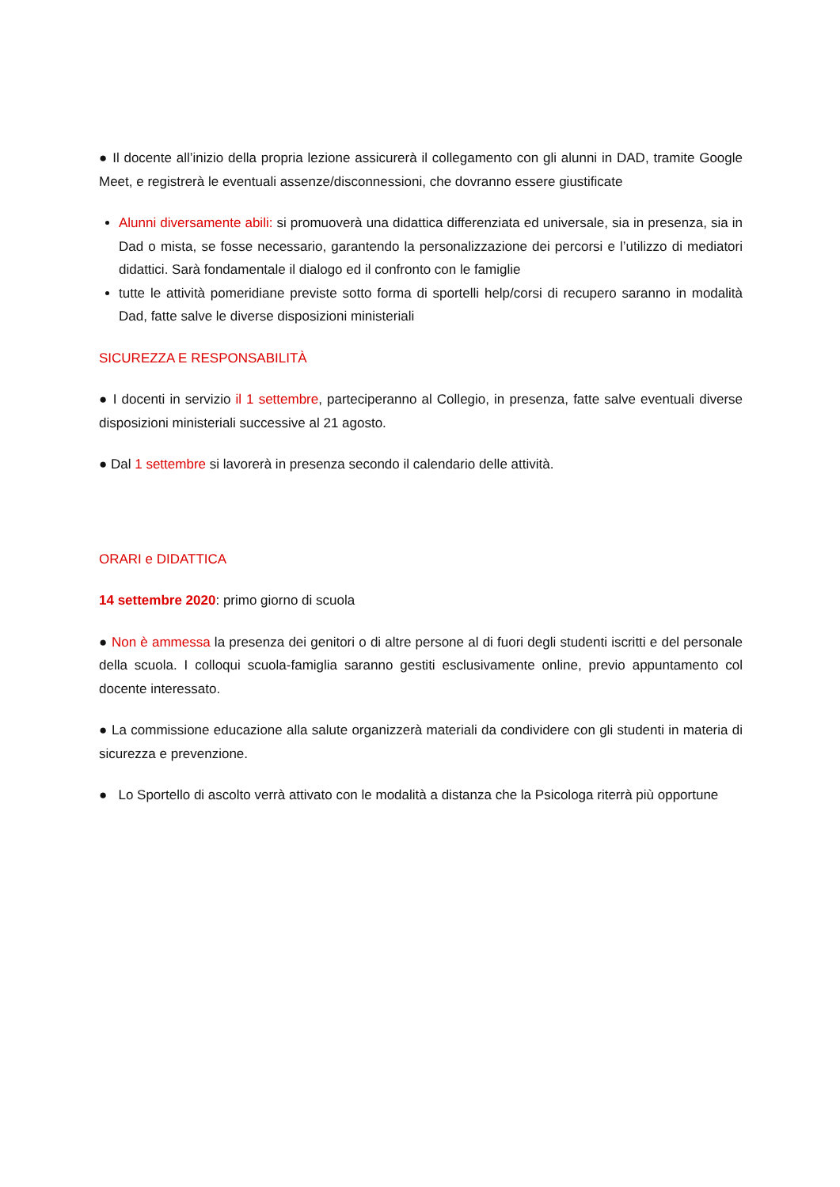● Il docente all’inizio della propria lezione assicurerà il collegamento con gli alunni in DAD, tramite Google Meet, e registrerà le eventuali assenze/disconnessioni, che dovranno essere giustificate
Alunni diversamente abili: si promuoverà una didattica differenziata ed universale, sia in presenza, sia in Dad o mista, se fosse necessario, garantendo la personalizzazione dei percorsi e l’utilizzo di mediatori didattici. Sarà fondamentale il dialogo ed il confronto con le famiglie
tutte le attività pomeridiane previste sotto forma di sportelli help/corsi di recupero saranno in modalità Dad, fatte salve le diverse disposizioni ministeriali
SICUREZZA E RESPONSABILITÀ
● I docenti in servizio il 1 settembre, parteciperanno al Collegio, in presenza, fatte salve eventuali diverse disposizioni ministeriali successive al 21 agosto.
● Dal 1 settembre si lavorerà in presenza secondo il calendario delle attività.
ORARI e DIDATTICA
14 settembre 2020: primo giorno di scuola
● Non è ammessa la presenza dei genitori o di altre persone al di fuori degli studenti iscritti e del personale della scuola. I colloqui scuola-famiglia saranno gestiti esclusivamente online, previo appuntamento col docente interessato.
● La commissione educazione alla salute organizzerà materiali da condividere con gli studenti in materia di sicurezza e prevenzione.
● Lo Sportello di ascolto verrà attivato con le modalità a distanza che la Psicologa riterrà più opportune